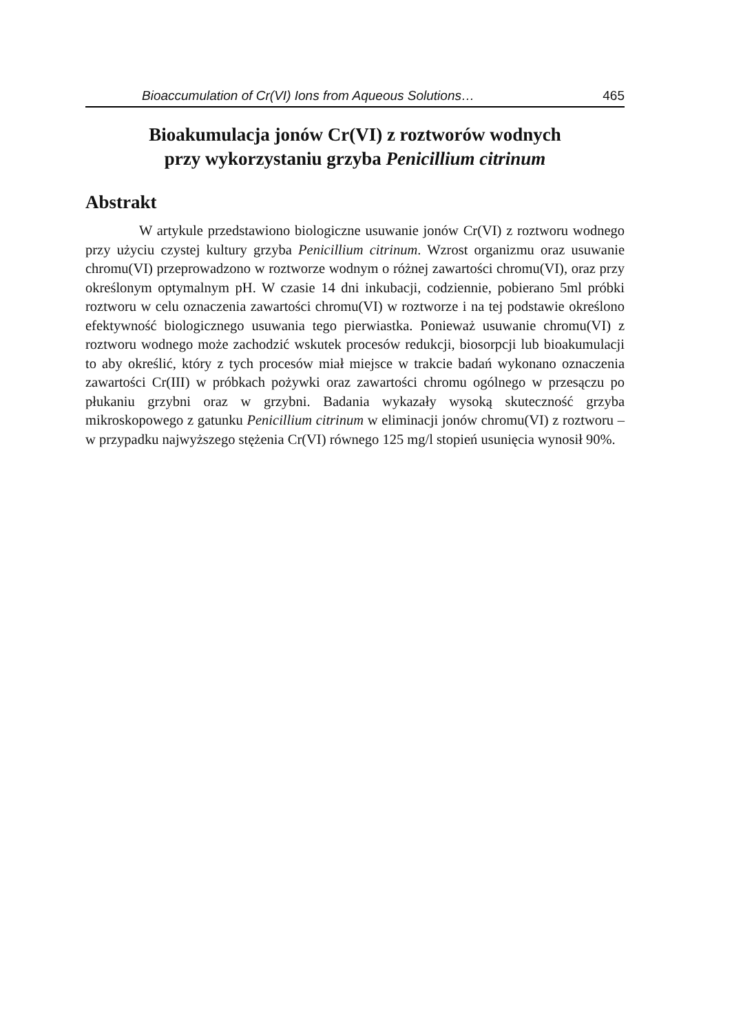Bioaccumulation of Cr(VI) Ions from Aqueous Solutions… 465
Bioakumulacja jonów Cr(VI) z roztworów wodnych
przy wykorzystaniu grzyba Penicillium citrinum
Abstrakt
W artykule przedstawiono biologiczne usuwanie jonów Cr(VI) z roztworu wodnego przy użyciu czystej kultury grzyba Penicillium citrinum. Wzrost organizmu oraz usuwanie chromu(VI) przeprowadzono w roztworze wodnym o różnej zawartości chromu(VI), oraz przy określonym optymalnym pH. W czasie 14 dni inkubacji, codziennie, pobierano 5ml próbki roztworu w celu oznaczenia zawartości chromu(VI) w roztworze i na tej podstawie określono efektywność biologicznego usuwania tego pierwiastka. Ponieważ usuwanie chromu(VI) z roztworu wodnego może zachodzić wskutek procesów redukcji, biosorpcji lub bioakumulacji to aby określić, który z tych procesów miał miejsce w trakcie badań wykonano oznaczenia zawartości Cr(III) w próbkach pożywki oraz zawartości chromu ogólnego w przesączu po płukaniu grzybni oraz w grzybni. Badania wykazały wysoką skuteczność grzyba mikroskopowego z gatunku Penicillium citrinum w eliminacji jonów chromu(VI) z roztworu – w przypadku najwyższego stężenia Cr(VI) równego 125 mg/l stopień usunięcia wynosił 90%.